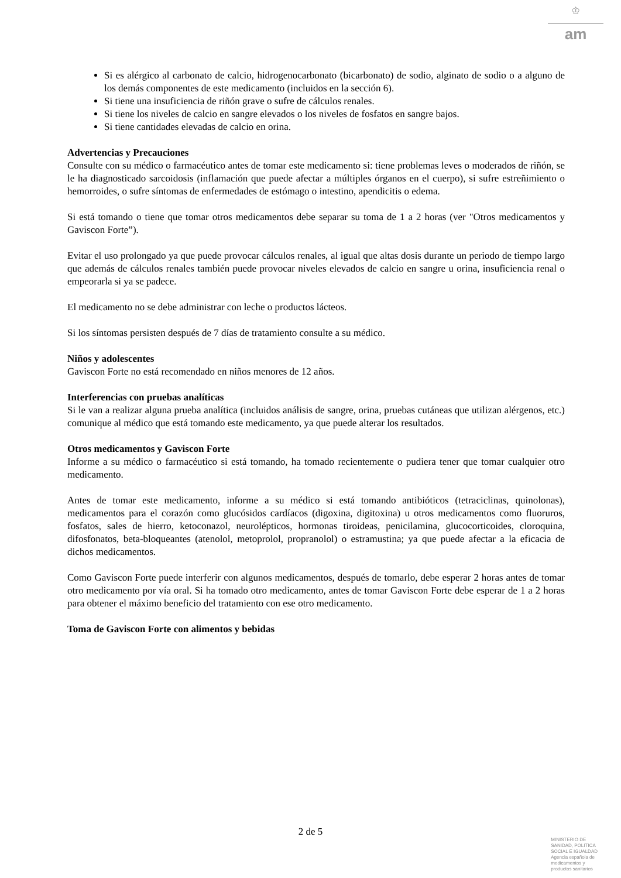♔
am
Si es alérgico al carbonato de calcio, hidrogenocarbonato (bicarbonato) de sodio, alginato de sodio o a alguno de los demás componentes de este medicamento (incluidos en la sección 6).
Si tiene una insuficiencia de riñón grave o sufre de cálculos renales.
Si tiene los niveles de calcio en sangre elevados o los niveles de fosfatos en sangre bajos.
Si tiene cantidades elevadas de calcio en orina.
Advertencias y Precauciones
Consulte con su médico o farmacéutico antes de tomar este medicamento si: tiene problemas leves o moderados de riñón, se le ha diagnosticado sarcoidosis (inflamación que puede afectar a múltiples órganos en el cuerpo), si sufre estreñimiento o hemorroides, o sufre síntomas de enfermedades de estómago o intestino, apendicitis o edema.
Si está tomando o tiene que tomar otros medicamentos debe separar su toma de 1 a 2 horas (ver "Otros medicamentos y Gaviscon Forte”).
Evitar el uso prolongado ya que puede provocar cálculos renales, al igual que altas dosis durante un periodo de tiempo largo que además de cálculos renales también puede provocar niveles elevados de calcio en sangre u orina, insuficiencia renal o empeorarla si ya se padece.
El medicamento no se debe administrar con leche o productos lácteos.
Si los síntomas persisten después de 7 días de tratamiento consulte a su médico.
Niños y adolescentes
Gaviscon Forte no está recomendado en niños menores de 12 años.
Interferencias con pruebas analíticas
Si le van a realizar alguna prueba analítica (incluidos análisis de sangre, orina, pruebas cutáneas que utilizan alérgenos, etc.) comunique al médico que está tomando este medicamento, ya que puede alterar los resultados.
Otros medicamentos y Gaviscon Forte
Informe a su médico o farmacéutico si está tomando, ha tomado recientemente o pudiera tener que tomar cualquier otro medicamento.
Antes de tomar este medicamento, informe a su médico si está tomando antibióticos (tetraciclinas, quinolonas), medicamentos para el corazón como glucósidos cardíacos (digoxina, digitoxina) u otros medicamentos como fluoruros, fosfatos, sales de hierro, ketoconazol, neurolépticos, hormonas tiroideas, penicilamina, glucocorticoides, cloroquina, difosfonatos, beta-bloqueantes (atenolol, metoprolol, propranolol) o estramustina; ya que puede afectar a la eficacia de dichos medicamentos.
Como Gaviscon Forte puede interferir con algunos medicamentos, después de tomarlo, debe esperar 2 horas antes de tomar otro medicamento por vía oral. Si ha tomado otro medicamento, antes de tomar Gaviscon Forte debe esperar de 1 a 2 horas para obtener el máximo beneficio del tratamiento con ese otro medicamento.
Toma de Gaviscon Forte con alimentos y bebidas
2 de 5
MINISTERIO DE
SANIDAD, POLITICA
SOCIAL E IGUALDAD
Agencia española de
medicamentos y
productos sanitarios